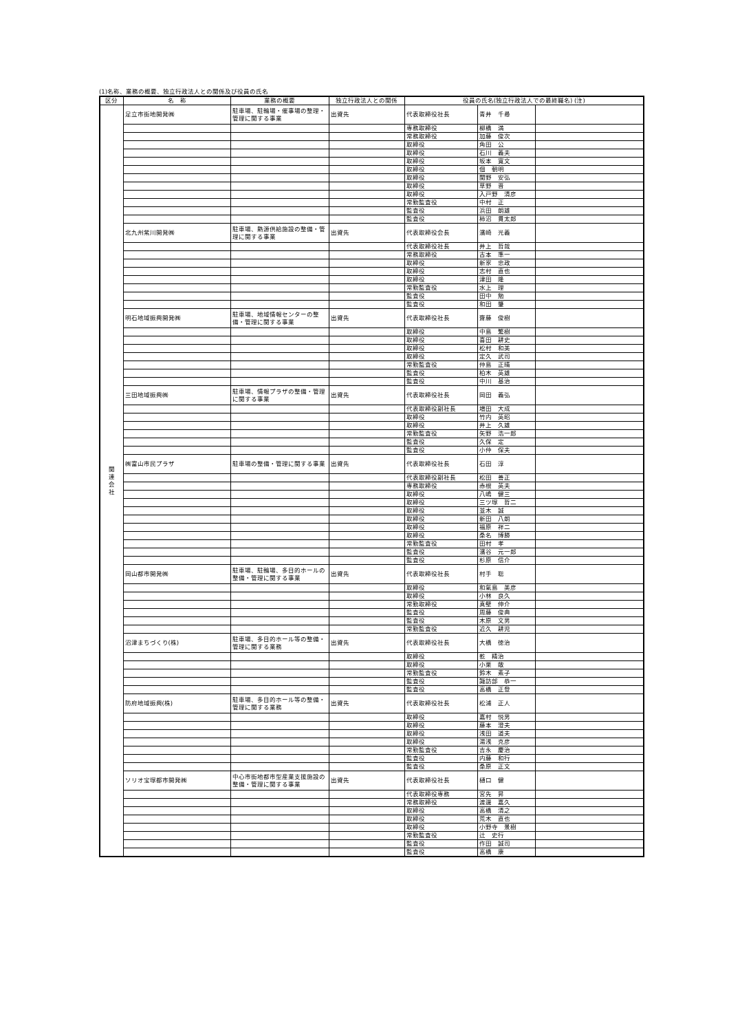(1)名称、業務の概要、独立行政法人との関係及び役員の氏名
| 区分 | 名 称 | 業務の概要 | 独立行政法人との関係 | 役員の氏名(独立行政法人での最終職名) (注) | | |
| --- | --- | --- | --- | --- | --- | --- |
| 関 連 会 社 | 足立市街地開発㈱ | 駐車場、駐輪場・催事場の整理・管理に関する事業 | 出資先 | 代表取締役社長 | 青井 千尋 | |
| | | | | 専務取締役 | 柳橋 満 | |
| | | | | 常務取締役 | 加藤 俊次 | |
| | | | | 取締役 | 角田 公 | |
| | | | | 取締役 | 石川 義夫 | |
| | | | | 取締役 | 坂本 寛文 | |
| | | | | 取締役 | 佃 朝明 | |
| | | | | 取締役 | 関野 安弘 | |
| | | | | 取締役 | 草野 晋 | |
| | | | | 取締役 | 入戸野 清彦 | |
| | | | | 常勤監査役 | 中村 正 | |
| | | | | 監査役 | 浜田 朗雄 | |
| | | | | 監査役 | 柿沼 貫太郎 | |
| | 北九州紫川開発㈱ | 駐車場、熱源供給施設の整備・管理に関する事業 | 出資先 | 代表取締役会長 | 濱崎 光義 | |
| | | | | 代表取締役社長 | 井上 哲哉 | |
| | | | | 常務取締役 | 古本 準一 | |
| | | | | 取締役 | 新家 忠政 | |
| | | | | 取締役 | 志村 直也 | |
| | | | | 取締役 | 津田 隆 | |
| | | | | 常勤監査役 | 水上 理 | |
| | | | | 監査役 | 田中 勉 | |
| | | | | 監査役 | 和田 肇 | |
| | 明石地域振興開発㈱ | 駐車場、地域情報センターの整備・管理に関する事業 | 出資先 | 代表取締役社長 | 齋藤 俊樹 | |
| | | | | 取締役 | 中島 繁樹 | |
| | | | | 取締役 | 喜田 耕史 | |
| | | | | 取締役 | 松村 和美 | |
| | | | | 取締役 | 定久 武司 | |
| | | | | 常勤監査役 | 仲島 正晴 | |
| | | | | 監査役 | 柏木 英雄 | |
| | | | | 監査役 | 中川 基治 | |
| | 三田地域振興㈱ | 駐車場、情報プラザの整備・管理に関する事業 | 出資先 | 代表取締役社長 | 岡田 義弘 | |
| | | | | 代表取締役副社長 | 増田 大成 | |
| | | | | 取締役 | 竹内 英昭 | |
| | | | | 取締役 | 井上 久雄 | |
| | | | | 常勤監査役 | 矢野 浩一郎 | |
| | | | | 監査役 | 久保 定 | |
| | | | | 監査役 | 小仲 保夫 | |
| | ㈱富山市民プラザ | 駐車場の整備・管理に関する事業 | 出資先 | 代表取締役社長 | 石田 淳 | |
| | | | | 代表取締役副社長 | 松田 善正 | |
| | | | | 専務取締役 | 赤根 英夫 | |
| | | | | 取締役 | 八嶋 健三 | |
| | | | | 取締役 | 三ツ塚 哲二 | |
| | | | | 取締役 | 並木 誠 | |
| | | | | 取締役 | 新田 八朗 | |
| | | | | 取締役 | 福原 祥二 | |
| | | | | 取締役 | 桑名 博勝 | |
| | | | | 常勤監査役 | 田村 孝 | |
| | | | | 監査役 | 濱谷 元一郎 | |
| | | | | 監査役 | 杉原 信介 | |
| | 岡山都市開発㈱ | 駐車場、駐輪場、多目的ホールの整備・管理に関する事業 | 出資先 | 代表取締役社長 | 村手 聡 | |
| | | | | 取締役 | 和氣島 美彦 | |
| | | | | 取締役 | 小林 良久 | |
| | | | | 常勤取締役 | 真壁 伸介 | |
| | | | | 監査役 | 周藤 俊典 | |
| | | | | 監査役 | 木原 文男 | |
| | | | | 常勤監査役 | 近久 耕児 | |
| | 沼津まちづくり(株) | 駐車場、多目的ホール等の整備・管理に関する業務 | 出資先 | 代表取締役社長 | 大橋 徳治 | |
| | | | | 取締役 | 乾 精治 | |
| | | | | 取締役 | 小栗 敞 | |
| | | | | 常勤監査役 | 鈴木 素子 | |
| | | | | 監査役 | 諏訪部 恭一 | |
| | | | | 監査役 | 高橋 正登 | |
| | 防府地域振興(株) | 駐車場、多目的ホール等の整備・管理に関する業務 | 出資先 | 代表取締役社長 | 松浦 正人 | |
| | | | | 取締役 | 嘉村 悦男 | |
| | | | | 取締役 | 藤本 澄夫 | |
| | | | | 取締役 | 浅田 道夫 | |
| | | | | 取締役 | 湯浅 克彦 | |
| | | | | 常勤監査役 | 吉永 慶治 | |
| | | | | 監査役 | 内藤 和行 | |
| | | | | 監査役 | 桑原 正文 | |
| | ソリオ宝塚都市開発㈱ | 中心市街地都市型産業支援施設の整備・管理に関する事業 | 出資先 | 代表取締役社長 | 樋口 健 | |
| | | | | 代表取締役専務 | 宮先 昇 | |
| | | | | 常務取締役 | 渡邊 嘉久 | |
| | | | | 取締役 | 高橋 清之 | |
| | | | | 取締役 | 荒木 直也 | |
| | | | | 取締役 | 小野寺 景樹 | |
| | | | | 常勤監査役 | 辻 史行 | |
| | | | | 監査役 | 作田 誠司 | |
| | | | | 監査役 | 高橋 康 | |